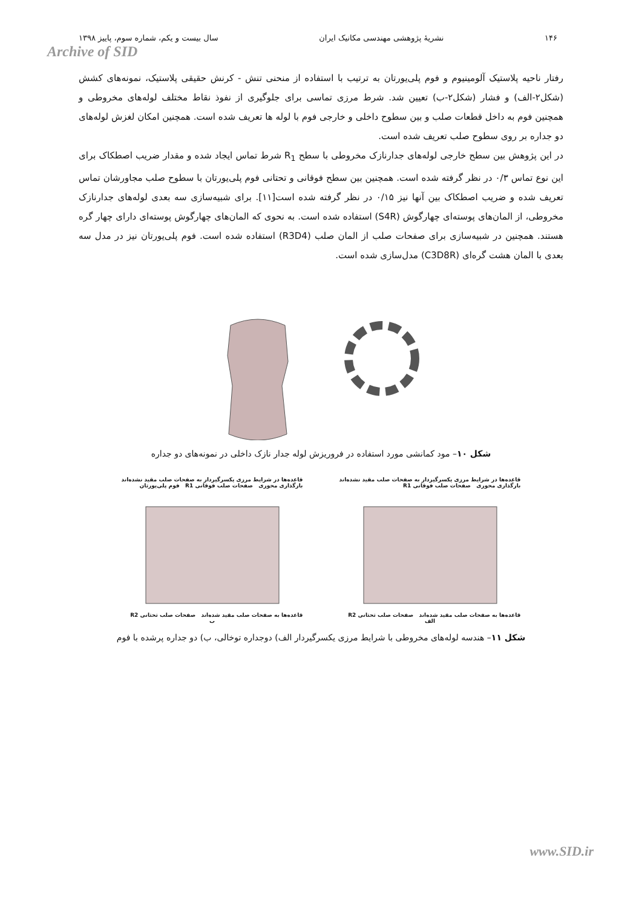۱۴۶ نشریهٔ پژوهشی مهندسی مکانیک ایران سال بیست و یکم، شماره سوم، پاییز ۱۳۹۸
Archive of SID
رفتار ناحیه پلاستیک آلومینیوم و فوم پلی‌یورتان به ترتیب با استفاده از منحنی تنش - کرنش حقیقی پلاستیک، نمونه‌های کشش (شکل۲-الف) و فشار (شکل۲-ب) تعیین شد. شرط مرزی تماسی برای جلوگیری از نفوذ نقاط مختلف لوله‌های مخروطی و همچنین فوم به داخل قطعات صلب و بین سطوح داخلی و خارجی فوم با لوله ها تعریف شده است. همچنین امکان لغزش لوله‌های دو جداره بر روی سطوح صلب تعریف شده است.
در این پژوهش بین سطح خارجی لوله‌های جدارنازک مخروطی با سطح R<sub>1</sub> شرط تماس ایجاد شده و مقدار ضریب اصطکاک برای این نوع تماس ۰/۳ در نظر گرفته شده است. همچنین بین سطح فوقانی و تحتانی فوم پلی‌یورتان با سطوح صلب مجاورشان تماس تعریف شده و ضریب اصطکاک بین آنها نیز ۰/۱۵ در نظر گرفته شده است[۱۱]. برای شبیه‌سازی سه بعدی لوله‌های جدارنازک مخروطی، از المان‌های پوسته‌ای چهارگوش (S4R) استفاده شده است. به نحوی که المان‌های چهارگوش پوسته‌ای دارای چهار گره هستند. همچنین در شبیه‌سازی برای صفحات صلب از المان صلب (R3D4) استفاده شده است. فوم پلی‌یورتان نیز در مدل سه بعدی با المان هشت گره‌ای (C3D8R) مدل‌سازی شده است.
شکل ۱۰– مود کمانشی مورد استفاده در فروریزش لوله جدار نازک داخلی در نمونه‌های دو جداره
قاعده‌ها در شرایط مرزی یکسرگیردار به صفحات صلب مقید نشده‌اند
بارگذاری محوری صفحات صلب فوقانی R1 فوم پلی‌یورتان
قاعده‌ها به صفحات صلب مقید شده‌اند صفحات صلب تحتانی R2
ب
قاعده‌ها در شرایط مرزی یکسرگیردار به صفحات صلب مقید نشده‌اند
بارگذاری محوری صفحات صلب فوقانی R1
قاعده‌ها به صفحات صلب مقید شده‌اند صفحات صلب تحتانی R2
الف
شکل ۱۱– هندسه لوله‌های مخروطی با شرایط مرزی یکسرگیردار الف) دوجداره توخالی، ب) دو جداره پرشده با فوم
www.SID.ir